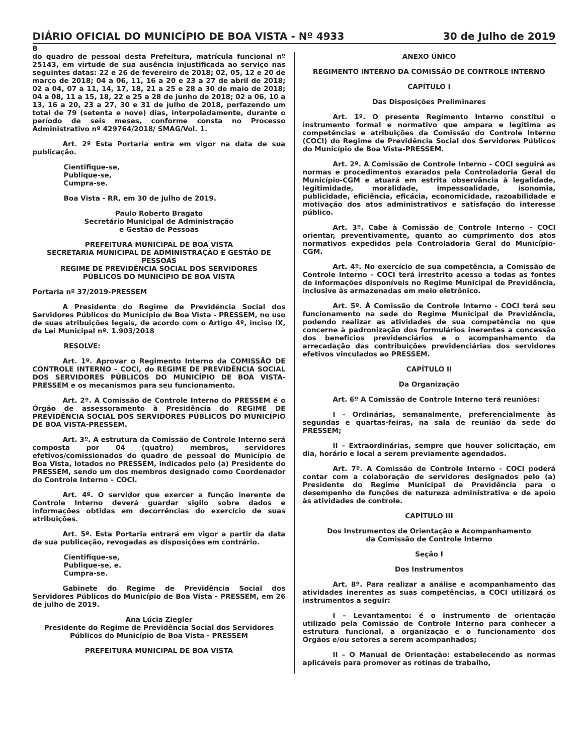DIÁRIO OFICIAL DO MUNICÍPIO DE BOA VISTA - Nº 4933 30 de Julho de 2019
8
do quadro de pessoal desta Prefeitura, matrícula funcional nº 25143, em virtude de sua ausência injustificada ao serviço nas seguintes datas: 22 e 26 de fevereiro de 2018; 02, 05, 12 e 20 de março de 2018; 04 a 06, 11, 16 a 20 e 23 a 27 de abril de 2018; 02 a 04, 07 a 11, 14, 17, 18, 21 a 25 e 28 a 30 de maio de 2018; 04 a 08, 11 a 15, 18, 22 e 25 a 28 de junho de 2018; 02 a 06, 10 a 13, 16 a 20, 23 a 27, 30 e 31 de julho de 2018, perfazendo um total de 79 (setenta e nove) dias, interpoladamente, durante o período de seis meses, conforme consta no Processo Administrativo nº 429764/2018/ SMAG/Vol. 1.
Art. 2º Esta Portaria entra em vigor na data de sua publicação.
Cientifique-se,
Publique-se,
Cumpra-se.
Boa Vista - RR, em 30 de julho de 2019.
Paulo Roberto Bragato
Secretário Municipal de Administração
e Gestão de Pessoas
PREFEITURA MUNICIPAL DE BOA VISTA
SECRETARIA MUNICIPAL DE ADMINISTRAÇÃO E GESTÃO DE PESSOAS
REGIME DE PREVIDÊNCIA SOCIAL DOS SERVIDORES
PÚBLICOS DO MUNICÍPIO DE BOA VISTA
Portaria nº 37/2019-PRESSEM
A Presidente do Regime de Previdência Social dos Servidores Públicos do Município de Boa Vista - PRESSEM, no uso de suas atribuições legais, de acordo com o Artigo 4º, inciso IX, da Lei Municipal nº. 1.903/2018
RESOLVE:
Art. 1º. Aprovar o Regimento Interno da COMISSÃO DE CONTROLE INTERNO – COCI, do REGIME DE PREVIDÊNCIA SOCIAL DOS SERVIDORES PÚBLICOS DO MUNICÍPIO DE BOA VISTA-PRESSEM e os mecanismos para seu funcionamento.
Art. 2º. A Comissão de Controle Interno do PRESSEM é o Órgão de assessoramento à Presidência do REGIME DE PREVIDÊNCIA SOCIAL DOS SERVIDORES PÚBLICOS DO MUNICÍPIO DE BOA VISTA-PRESSEM.
Art. 3º. A estrutura da Comissão de Controle Interno será composta por 04 (quatro) membros, servidores efetivos/comissionados do quadro de pessoal do Município de Boa Vista, lotados no PRESSEM, indicados pelo (a) Presidente do PRESSEM, sendo um dos membros designado como Coordenador do Controle Interno – COCI.
Art. 4º. O servidor que exercer a função inerente de Controle Interno deverá guardar sigilo sobre dados e informações obtidas em decorrências do exercício de suas atribuições.
Art. 5º. Esta Portaria entrará em vigor a partir da data da sua publicação, revogadas as disposições em contrário.
Cientifique-se,
Publique-se, e.
Cumpra-se.
Gabinete do Regime de Previdência Social dos Servidores Públicos do Município de Boa Vista - PRESSEM, em 26 de julho de 2019.
Ana Lúcia Ziegler
Presidente do Regime de Previdência Social dos Servidores
Públicos do Município de Boa Vista - PRESSEM
PREFEITURA MUNICIPAL DE BOA VISTA
ANEXO ÚNICO
REGIMENTO INTERNO DA COMISSÃO DE CONTROLE INTERNO
CAPÍTULO I
Das Disposições Preliminares
Art. 1º. O presente Regimento Interno constitui o instrumento formal e normativo que ampara e legitima as competências e atribuições da Comissão do Controle Interno (COCI) do Regime de Previdência Social dos Servidores Públicos do Município de Boa Vista-PRESSEM.
Art. 2º. A Comissão de Controle Interno - COCI seguirá as normas e procedimentos exarados pela Controladoria Geral do Município-CGM e atuará em estrita observância à legalidade, legitimidade, moralidade, impessoalidade, isonomia, publicidade, eficiência, eficácia, economicidade, razoabilidade e motivação dos atos administrativos e satisfação do interesse público.
Art. 3º. Cabe à Comissão de Controle Interno - COCI orientar, preventivamente, quanto ao cumprimento dos atos normativos expedidos pela Controladoria Geral do Município-CGM.
Art. 4º. No exercício de sua competência, a Comissão de Controle Interno - COCI terá irrestrito acesso a todas as fontes de informações disponíveis no Regime Municipal de Previdência, inclusive às armazenadas em meio eletrônico.
Art. 5º. À Comissão de Controle Interno - COCI terá seu funcionamento na sede do Regime Municipal de Previdência, podendo realizar as atividades de sua competência no que concerne à padronização dos formulários inerentes a concessão dos benefícios previdenciários e o acompanhamento da arrecadação das contribuições previdenciárias dos servidores efetivos vinculados ao PRESSEM.
CAPÍTULO II
Da Organização
Art. 6º A Comissão de Controle Interno terá reuniões:
I – Ordinárias, semanalmente, preferencialmente às segundas e quartas-feiras, na sala de reunião da sede do PRESSEM;
II – Extraordinárias, sempre que houver solicitação, em dia, horário e local a serem previamente agendados.
Art. 7º. A Comissão de Controle Interno - COCI poderá contar com a colaboração de servidores designados pelo (a) Presidente do Regime Municipal de Previdência para o desempenho de funções de natureza administrativa e de apoio às atividades de controle.
CAPÍTULO III
Dos Instrumentos de Orientação e Acompanhamento
da Comissão de Controle Interno
Seção I
Dos Instrumentos
Art. 8º. Para realizar a análise e acompanhamento das atividades inerentes as suas competências, a COCI utilizará os instrumentos a seguir:
I – Levantamento: é o instrumento de orientação utilizado pela Comissão de Controle Interno para conhecer a estrutura funcional, a organização e o funcionamento dos Órgãos e/ou setores a serem acompanhados;
II – O Manual de Orientação: estabelecendo as normas aplicáveis para promover as rotinas de trabalho,